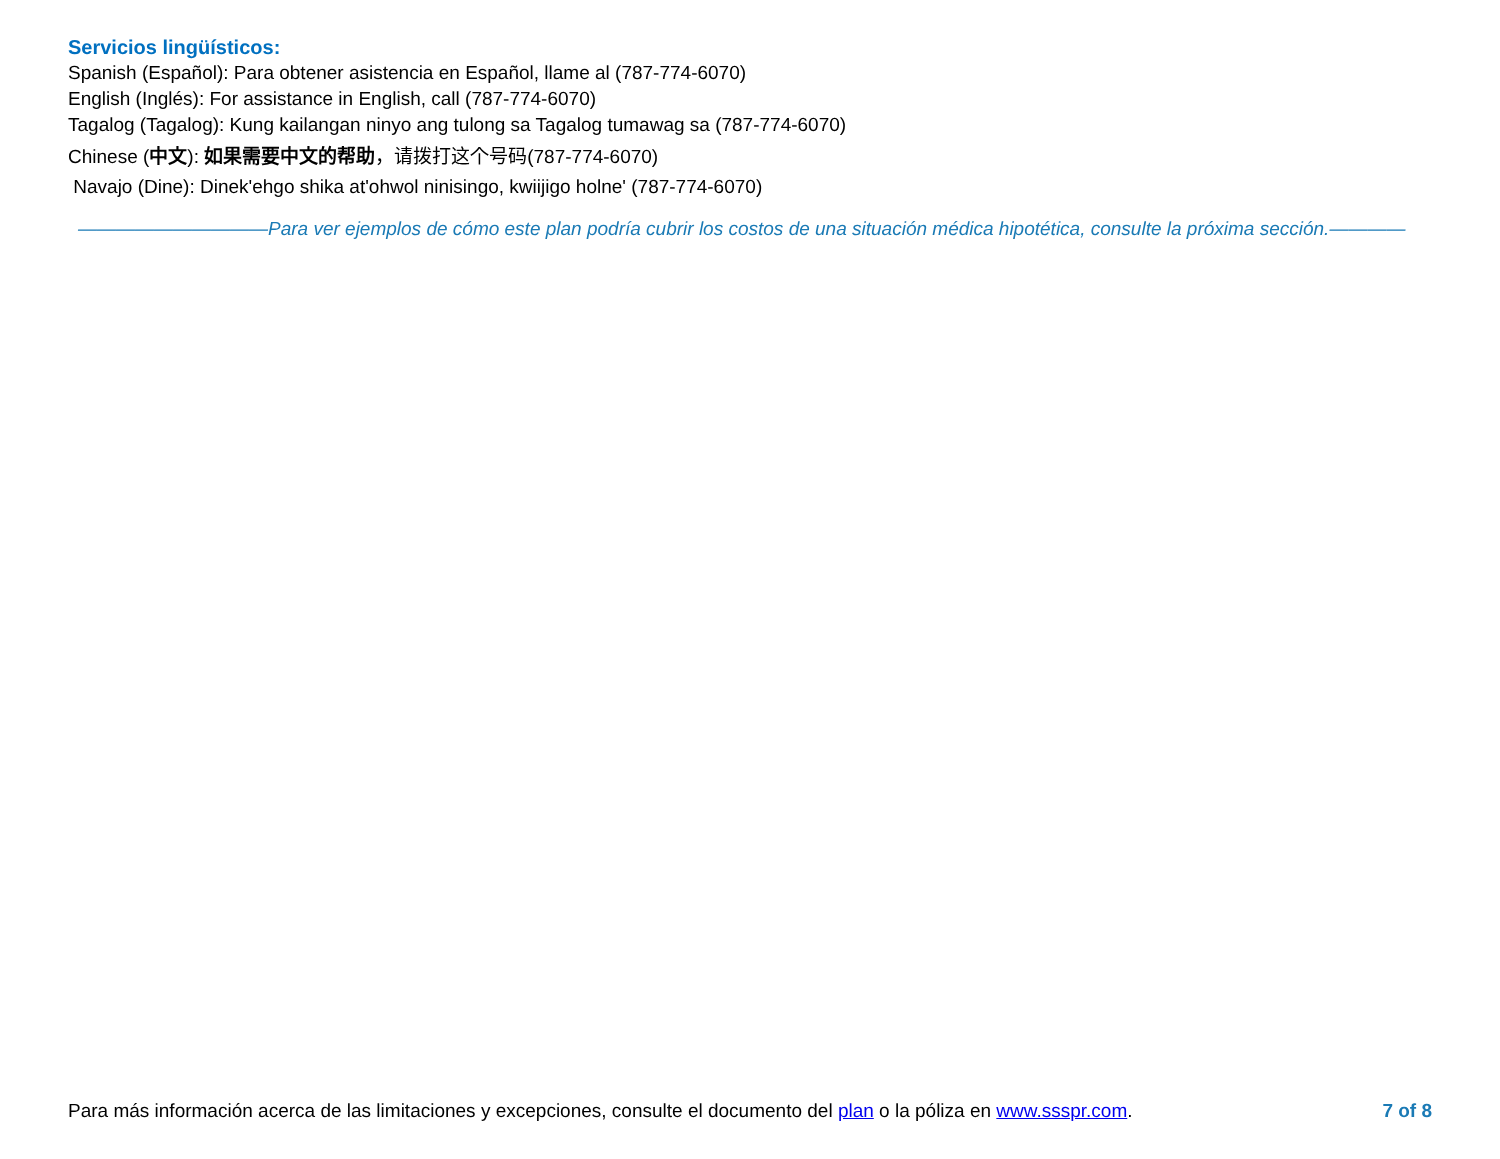Servicios lingüísticos:
Spanish (Español): Para obtener asistencia en Español, llame al (787-774-6070)
English (Inglés): For assistance in English, call (787-774-6070)
Tagalog (Tagalog): Kung kailangan ninyo ang tulong sa Tagalog tumawag sa (787-774-6070)
Chinese (中文): 如果需要中文的帮助，请拨打这个号码(787-774-6070)
Navajo (Dine): Dinek'ehgo shika at'ohwol ninisingo, kwiijigo holne' (787-774-6070)
——————————Para ver ejemplos de cómo este plan podría cubrir los costos de una situación médica hipotética, consulte la próxima sección.————
Para más información acerca de las limitaciones y excepciones, consulte el documento del plan o la póliza en www.ssspr.com. 7 of 8